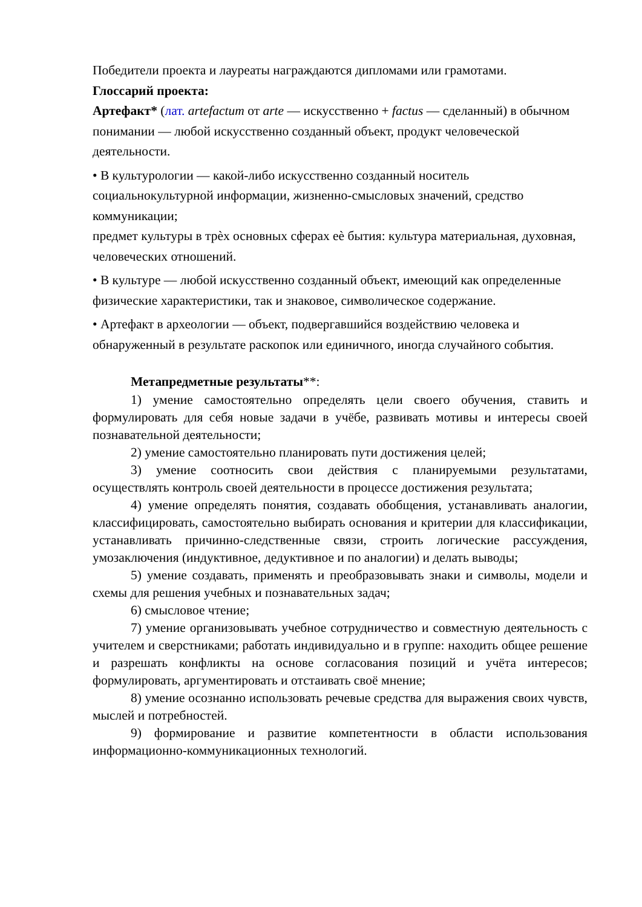Победители проекта и лауреаты награждаются дипломами или грамотами.
Глоссарий проекта:
Артефакт* (лат. artefactum от arte — искусственно + factus — сделанный) в обычном понимании — любой искусственно созданный объект, продукт человеческой деятельности.
• В культурологии — какой-либо искусственно созданный носитель социальнокультурной информации, жизненно-смысловых значений, средство коммуникации;
предмет культуры в трѐх основных сферах еѐ бытия: культура материальная, духовная, человеческих отношений.
• В культуре — любой искусственно созданный объект, имеющий как определенные физические характеристики, так и знаковое, символическое содержание.
• Артефакт в археологии — объект, подвергавшийся воздействию человека и обнаруженный в результате раскопок или единичного, иногда случайного события.
Метапредметные результаты**:
1) умение самостоятельно определять цели своего обучения, ставить и формулировать для себя новые задачи в учёбе, развивать мотивы и интересы своей познавательной деятельности;
2) умение самостоятельно планировать пути достижения целей;
3) умение соотносить свои действия с планируемыми результатами, осуществлять контроль своей деятельности в процессе достижения результата;
4) умение определять понятия, создавать обобщения, устанавливать аналогии, классифицировать, самостоятельно выбирать основания и критерии для классификации, устанавливать причинно-следственные связи, строить логические рассуждения, умозаключения (индуктивное, дедуктивное и по аналогии) и делать выводы;
5) умение создавать, применять и преобразовывать знаки и символы, модели и схемы для решения учебных и познавательных задач;
6) смысловое чтение;
7) умение организовывать учебное сотрудничество и совместную деятельность с учителем и сверстниками; работать индивидуально и в группе: находить общее решение и разрешать конфликты на основе согласования позиций и учёта интересов; формулировать, аргументировать и отстаивать своё мнение;
8) умение осознанно использовать речевые средства для выражения своих чувств, мыслей и потребностей.
9) формирование и развитие компетентности в области использования информационно-коммуникационных технологий.